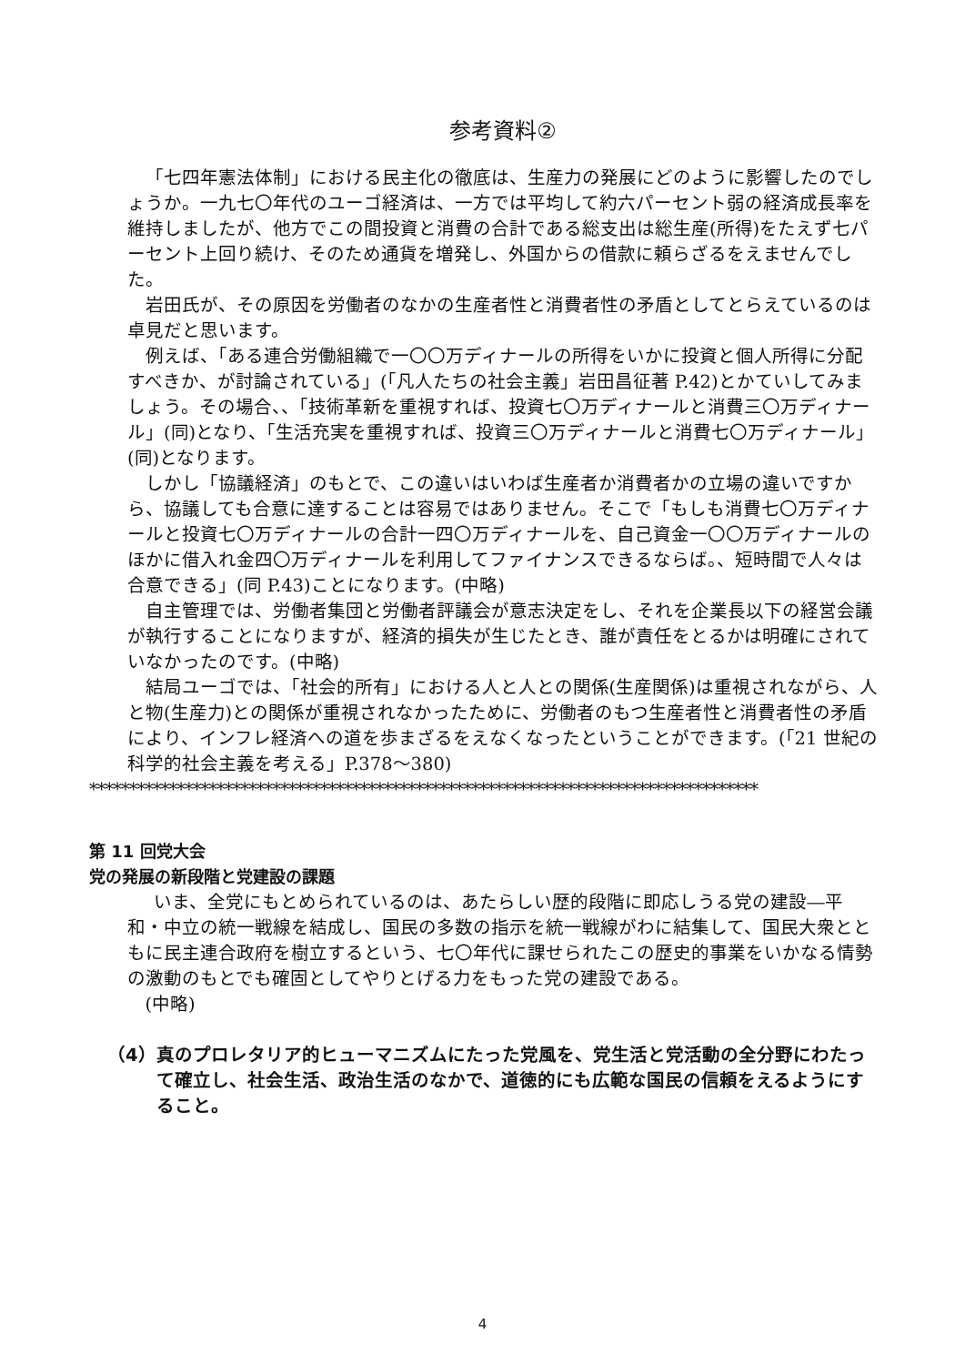参考資料②
「七四年憲法体制」における民主化の徹底は、生産力の発展にどのように影響したのでしょうか。一九七〇年代のユーゴ経済は、一方では平均して約六パーセント弱の経済成長率を維持しましたが、他方でこの間投資と消費の合計である総支出は総生産(所得)をたえず七パーセント上回り続け、そのため通貨を増発し、外国からの借款に頼らざるをえませんでした。
岩田氏が、その原因を労働者のなかの生産者性と消費者性の矛盾としてとらえているのは卓見だと思います。
例えば、「ある連合労働組織で一〇〇万ディナールの所得をいかに投資と個人所得に分配すべきか、が討論されている」(「凡人たちの社会主義」岩田昌征著 P.42)とかていしてみましょう。その場合、、「技術革新を重視すれば、投資七〇万ディナールと消費三〇万ディナール」(同)となり、「生活充実を重視すれば、投資三〇万ディナールと消費七〇万ディナール」(同)となります。
しかし「協議経済」のもとで、この違いはいわば生産者か消費者かの立場の違いですから、協議しても合意に達することは容易ではありません。そこで「もしも消費七〇万ディナールと投資七〇万ディナールの合計一四〇万ディナールを、自己資金一〇〇万ディナールのほかに借入れ金四〇万ディナールを利用してファイナンスできるならば。、短時間で人々は合意できる」(同 P.43)ことになります。(中略)
自主管理では、労働者集団と労働者評議会が意志決定をし、それを企業長以下の経営会議が執行することになりますが、経済的損失が生じたとき、誰が責任をとるかは明確にされていなかったのです。(中略)
結局ユーゴでは、「社会的所有」における人と人との関係(生産関係)は重視されながら、人と物(生産力)との関係が重視されなかったために、労働者のもつ生産者性と消費者性の矛盾により、インフレ経済への道を歩まざるをえなくなったということができます。(「21 世紀の科学的社会主義を考える」P.378～380)
************************************************************************************
第 11 回党大会
党の発展の新段階と党建設の課題
いま、全党にもとめられているのは、あたらしい歴的段階に即応しうる党の建設―平和・中立の統一戦線を結成し、国民の多数の指示を統一戦線がわに結集して、国民大衆とともに民主連合政府を樹立するという、七〇年代に課せられたこの歴史的事業をいかなる情勢の激動のもとでも確固としてやりとげる力をもった党の建設である。
(中略)
（4）真のプロレタリア的ヒューマニズムにたった党風を、党生活と党活動の全分野にわたって確立し、社会生活、政治生活のなかで、道徳的にも広範な国民の信頼をえるようにすること。
4